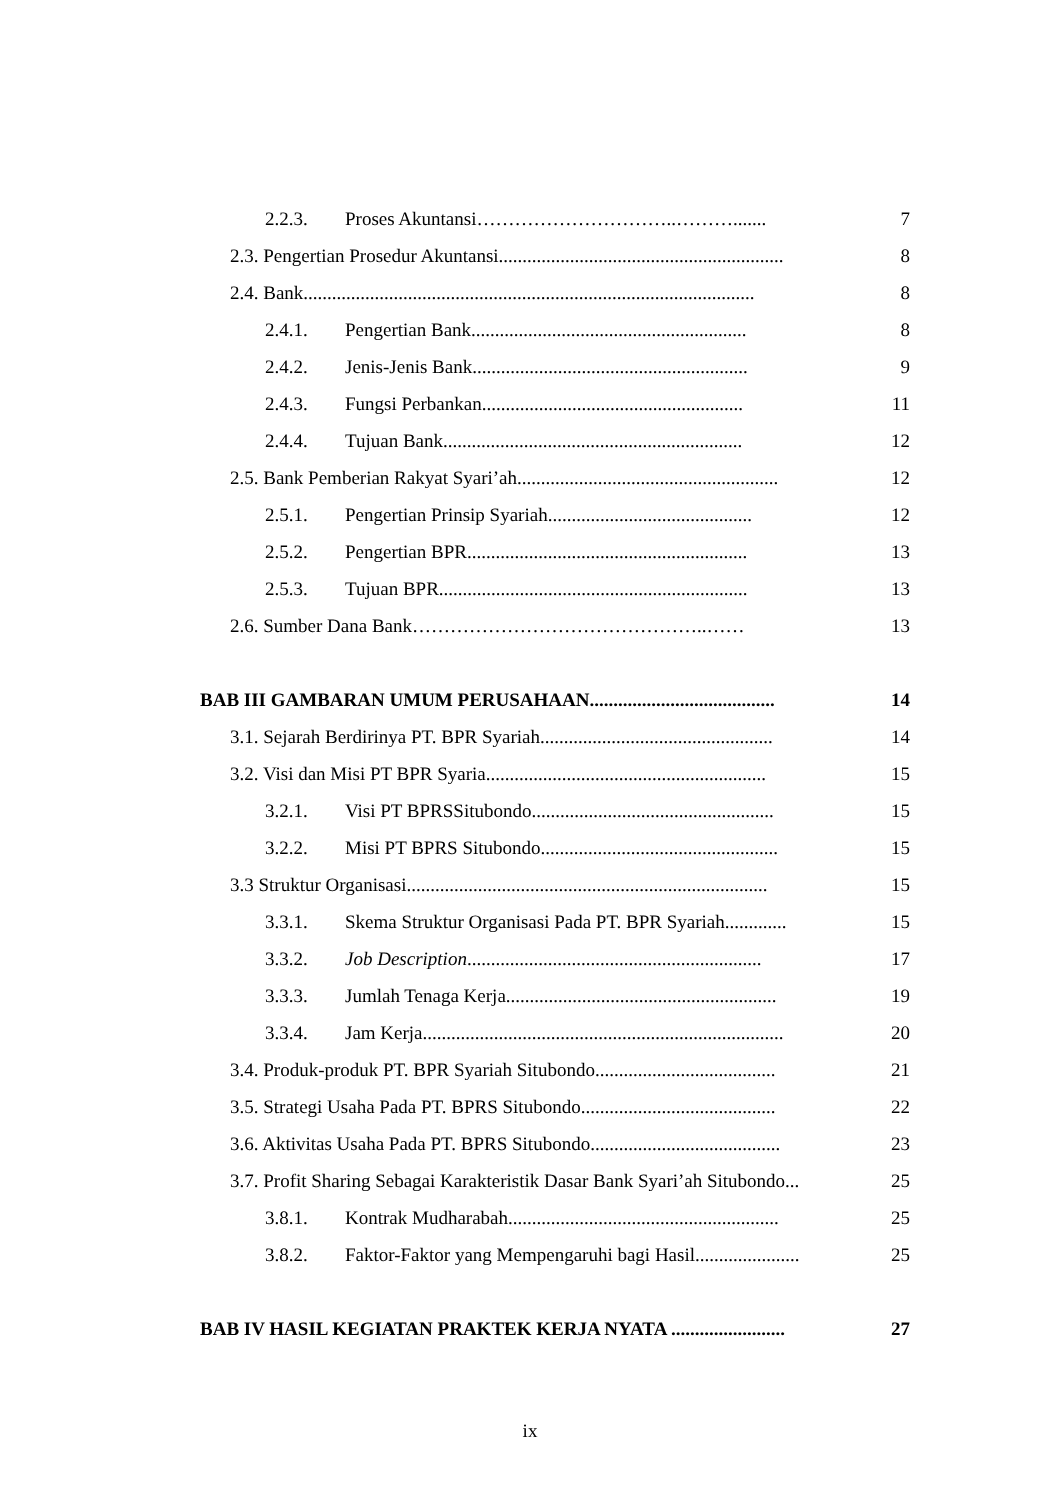2.2.3. Proses Akuntansi…………………………..………....... 7
2.3. Pengertian Prosedur Akuntansi............................................................ 8
2.4. Bank............................................................................................... 8
2.4.1. Pengertian Bank.......................................................... 8
2.4.2. Jenis-Jenis Bank.......................................................... 9
2.4.3. Fungsi Perbankan....................................................... 11
2.4.4. Tujuan Bank............................................................... 12
2.5. Bank Pemberian Rakyat Syari’ah....................................................... 12
2.5.1. Pengertian Prinsip Syariah........................................... 12
2.5.2. Pengertian BPR........................................................... 13
2.5.3. Tujuan BPR................................................................. 13
2.6. Sumber Dana Bank………………………………………..…… 13
BAB III GAMBARAN UMUM PERUSAHAAN....................................... 14
3.1. Sejarah Berdirinya PT. BPR Syariah................................................. 14
3.2. Visi dan Misi PT BPR Syaria........................................................... 15
3.2.1. Visi PT BPRSSitubondo................................................... 15
3.2.2. Misi PT BPRS Situbondo.................................................. 15
3.3 Struktur Organisasi............................................................................ 15
3.3.1. Skema Struktur Organisasi Pada PT. BPR Syariah............. 15
3.3.2. Job Description.............................................................. 17
3.3.3. Jumlah Tenaga Kerja......................................................... 19
3.3.4. Jam Kerja............................................................................ 20
3.4. Produk-produk PT. BPR Syariah Situbondo...................................... 21
3.5. Strategi Usaha Pada PT. BPRS Situbondo......................................... 22
3.6. Aktivitas Usaha Pada PT. BPRS Situbondo........................................ 23
3.7. Profit Sharing Sebagai Karakteristik Dasar Bank Syari’ah Situbondo... 25
3.8.1. Kontrak Mudharabah......................................................... 25
3.8.2. Faktor-Faktor yang Mempengaruhi bagi Hasil...................... 25
BAB IV HASIL KEGIATAN PRAKTEK KERJA NYATA ........................ 27
ix